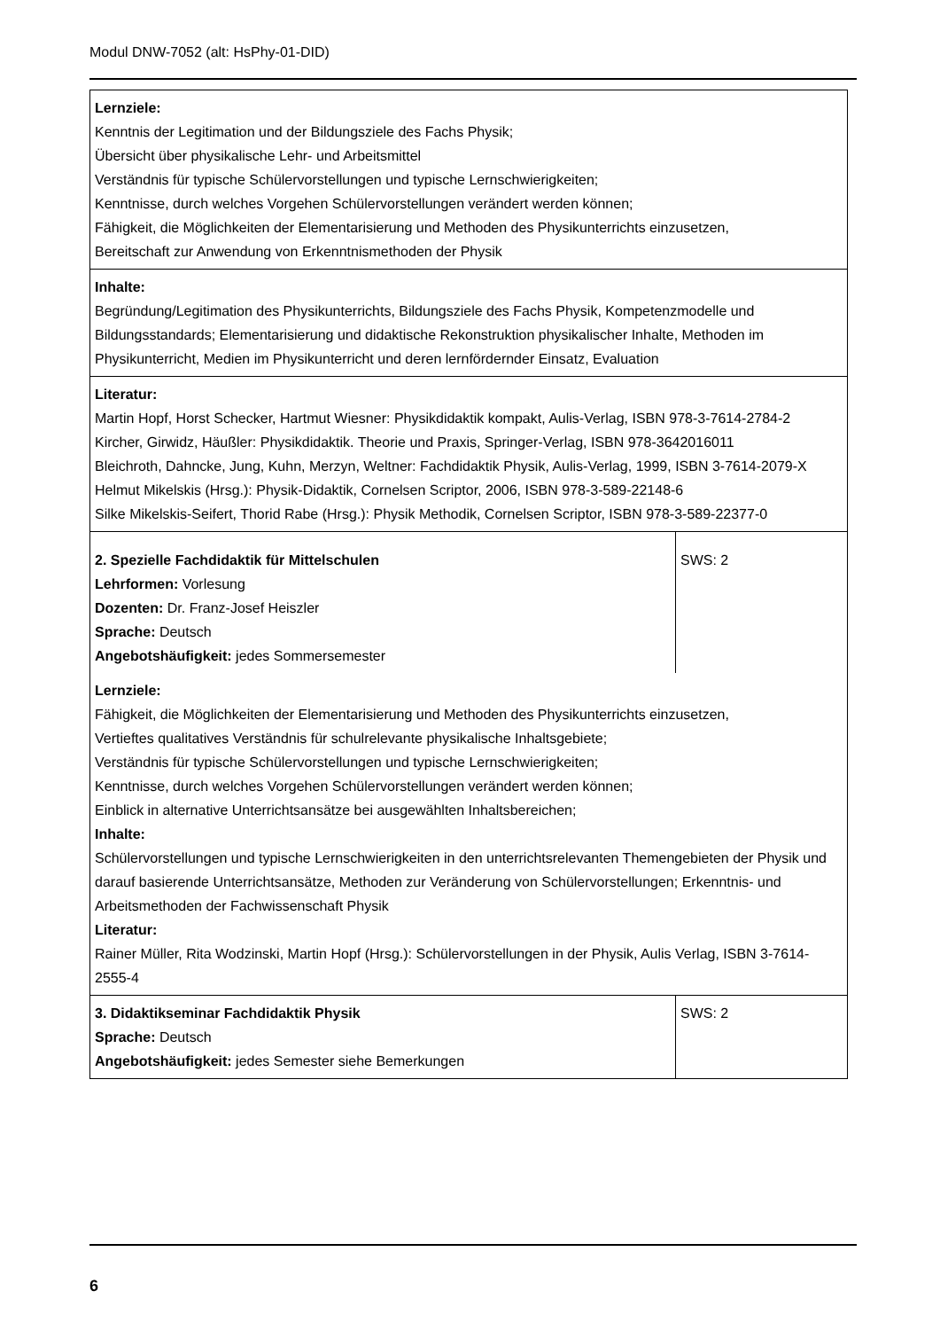Modul DNW-7052 (alt: HsPhy-01-DID)
| Lernziele: Kenntnis der Legitimation und der Bildungsziele des Fachs Physik; Übersicht über physikalische Lehr- und Arbeitsmittel Verständnis für typische Schülervorstellungen und typische Lernschwierigkeiten; Kenntnisse, durch welches Vorgehen Schülervorstellungen verändert werden können; Fähigkeit, die Möglichkeiten der Elementarisierung und Methoden des Physikunterrichts einzusetzen, Bereitschaft zur Anwendung von Erkenntnismethoden der Physik | |
| Inhalte: Begründung/Legitimation des Physikunterrichts, Bildungsziele des Fachs Physik, Kompetenzmodelle und Bildungsstandards; Elementarisierung und didaktische Rekonstruktion physikalischer Inhalte, Methoden im Physikunterricht, Medien im Physikunterricht und deren lernfördernder Einsatz, Evaluation | |
| Literatur: Martin Hopf, Horst Schecker, Hartmut Wiesner: Physikdidaktik kompakt, Aulis-Verlag, ISBN 978-3-7614-2784-2 Kircher, Girwidz, Häußler: Physikdidaktik. Theorie und Praxis, Springer-Verlag, ISBN 978-3642016011 Bleichroth, Dahncke, Jung, Kuhn, Merzyn, Weltner: Fachdidaktik Physik, Aulis-Verlag, 1999, ISBN 3-7614-2079-X Helmut Mikelskis (Hrsg.): Physik-Didaktik, Cornelsen Scriptor, 2006, ISBN 978-3-589-22148-6 Silke Mikelskis-Seifert, Thorid Rabe (Hrsg.): Physik Methodik, Cornelsen Scriptor, ISBN 978-3-589-22377-0 | |
| 2. Spezielle Fachdidaktik für Mittelschulen Lehrformen: Vorlesung Dozenten: Dr. Franz-Josef Heiszler Sprache: Deutsch Angebotshäufigkeit: jedes Sommersemester | SWS: 2 |
| Lernziele: Fähigkeit, die Möglichkeiten der Elementarisierung und Methoden des Physikunterrichts einzusetzen, Vertieftes qualitatives Verständnis für schulrelevante physikalische Inhaltsgebiete; Verständnis für typische Schülervorstellungen und typische Lernschwierigkeiten; Kenntnisse, durch welches Vorgehen Schülervorstellungen verändert werden können; Einblick in alternative Unterrichtsansätze bei ausgewählten Inhaltsbereichen; Inhalte: Schülervorstellungen und typische Lernschwierigkeiten in den unterrichtsrelevanten Themengebieten der Physik und darauf basierende Unterrichtsansätze, Methoden zur Veränderung von Schülervorstellungen; Erkenntnis- und Arbeitsmethoden der Fachwissenschaft Physik Literatur: Rainer Müller, Rita Wodzinski, Martin Hopf (Hrsg.): Schülervorstellungen in der Physik, Aulis Verlag, ISBN 3-7614-2555-4 | |
| 3. Didaktikseminar Fachdidaktik Physik Sprache: Deutsch Angebotshäufigkeit: jedes Semester siehe Bemerkungen | SWS: 2 |
6